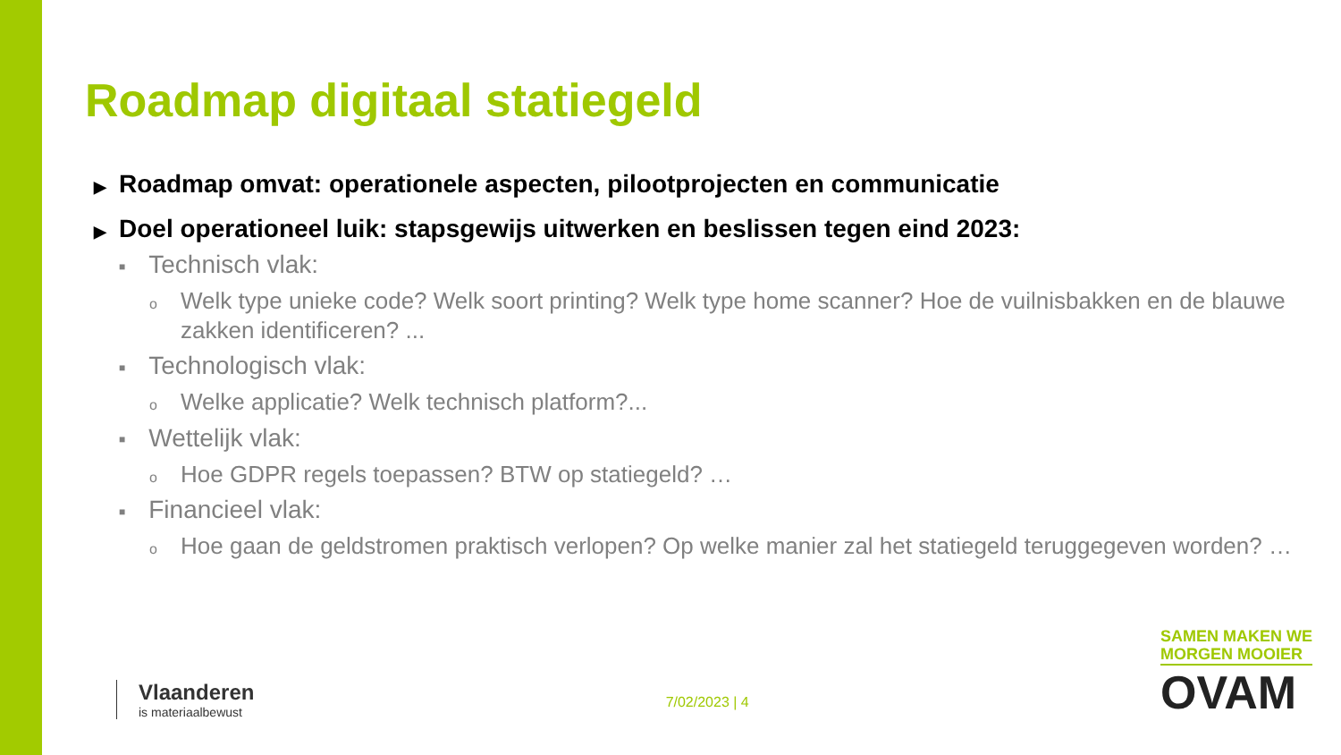Roadmap digitaal statiegeld
▶ Roadmap omvat: operationele aspecten, pilootprojecten en communicatie
▶ Doel operationeel luik: stapsgewijs uitwerken en beslissen tegen eind 2023:
■ Technisch vlak:
o Welk type unieke code? Welk soort printing? Welk type home scanner? Hoe de vuilnisbakken en de blauwe zakken identificeren? ...
■ Technologisch vlak:
o Welke applicatie? Welk technisch platform?...
■ Wettelijk vlak:
o Hoe GDPR regels toepassen? BTW op statiegeld? …
■ Financieel vlak:
o Hoe gaan de geldstromen praktisch verlopen? Op welke manier zal het statiegeld teruggegeven worden? …
Vlaanderen
is materiaalbewust
7/02/2023 | 4
SAMEN MAKEN WE
MORGEN MOOIER
OVAM